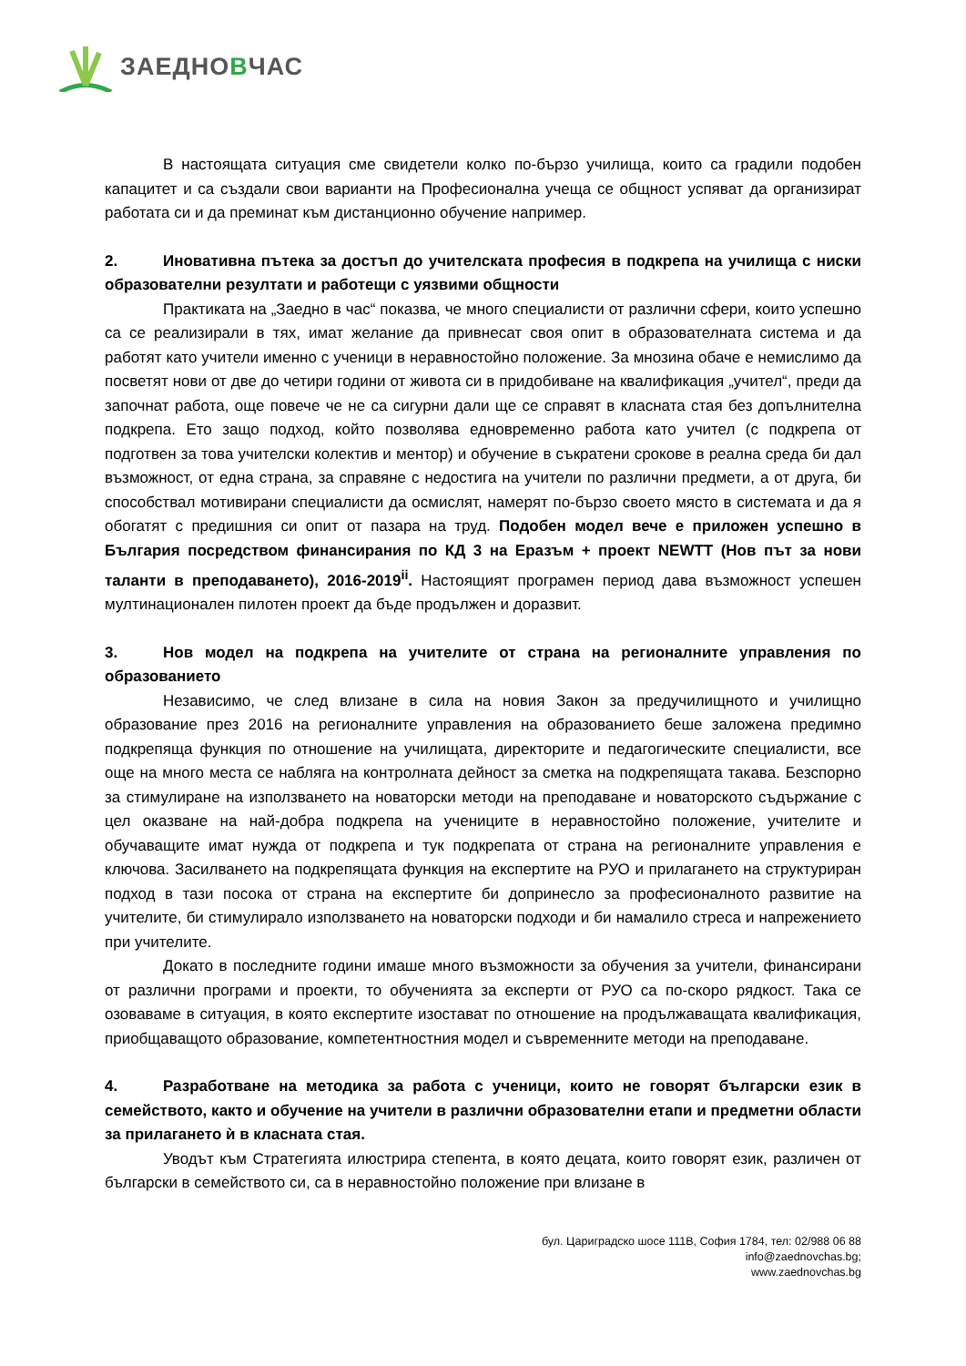ЗАЕДНОВЧАС
В настоящата ситуация сме свидетели колко по-бързо училища, които са градили подобен капацитет и са създали свои варианти на Професионална учеща се общност успяват да организират работата си и да преминат към дистанционно обучение например.
2. Иновативна пътека за достъп до учителската професия в подкрепа на училища с ниски образователни резултати и работещи с уязвими общности
Практиката на „Заедно в час“ показва, че много специалисти от различни сфери, които успешно са се реализирали в тях, имат желание да привнесат своя опит в образователната система и да работят като учители именно с ученици в неравностойно положение. За мнозина обаче е немислимо да посветят нови от две до четири години от живота си в придобиване на квалификация „учител“, преди да започнат работа, още повече че не са сигурни дали ще се справят в класната стая без допълнителна подкрепа. Ето защо подход, който позволява едновременно работа като учител (с подкрепа от подготвен за това учителски колектив и ментор) и обучение в съкратени срокове в реална среда би дал възможност, от една страна, за справяне с недостига на учители по различни предмети, а от друга, би способствал мотивирани специалисти да осмислят, намерят по-бързо своето място в системата и да я обогатят с предишния си опит от пазара на труд. Подобен модел вече е приложен успешно в България посредством финансирания по КД 3 на Еразъм + проект NEWTT (Нов път за нови таланти в преподаването), 2016-2019<sup>ii</sup>. Настоящият програмен период дава възможност успешен мултинационален пилотен проект да бъде продължен и доразвит.
3. Нов модел на подкрепа на учителите от страна на регионалните управления по образованието
Независимо, че след влизане в сила на новия Закон за предучилищното и училищно образование през 2016 на регионалните управления на образованието беше заложена предимно подкрепяща функция по отношение на училищата, директорите и педагогическите специалисти, все още на много места се набляга на контролната дейност за сметка на подкрепящата такава. Безспорно за стимулиране на използването на новаторски методи на преподаване и новаторското съдържание с цел оказване на най-добра подкрепа на учениците в неравностойно положение, учителите и обучаващите имат нужда от подкрепа и тук подкрепата от страна на регионалните управления е ключова. Засилването на подкрепящата функция на експертите на РУО и прилагането на структуриран подход в тази посока от страна на експертите би допринесло за професионалното развитие на учителите, би стимулирало използването на новаторски подходи и би намалило стреса и напрежението при учителите.
Докато в последните години имаше много възможности за обучения за учители, финансирани от различни програми и проекти, то обученията за експерти от РУО са по-скоро рядкост. Така се озоваваме в ситуация, в която експертите изостават по отношение на продължаващата квалификация, приобщаващото образование, компетентностния модел и съвременните методи на преподаване.
4. Разработване на методика за работа с ученици, които не говорят български език в семейството, както и обучение на учители в различни образователни етапи и предметни области за прилагането ѝ в класната стая.
Уводът към Стратегията илюстрира степента, в която децата, които говорят език, различен от български в семейството си, са в неравностойно положение при влизане в
бул. Цариградско шосе 111В, София 1784, тел: 02/988 06 88
info@zaednovchas.bg;
www.zaednovchas.bg